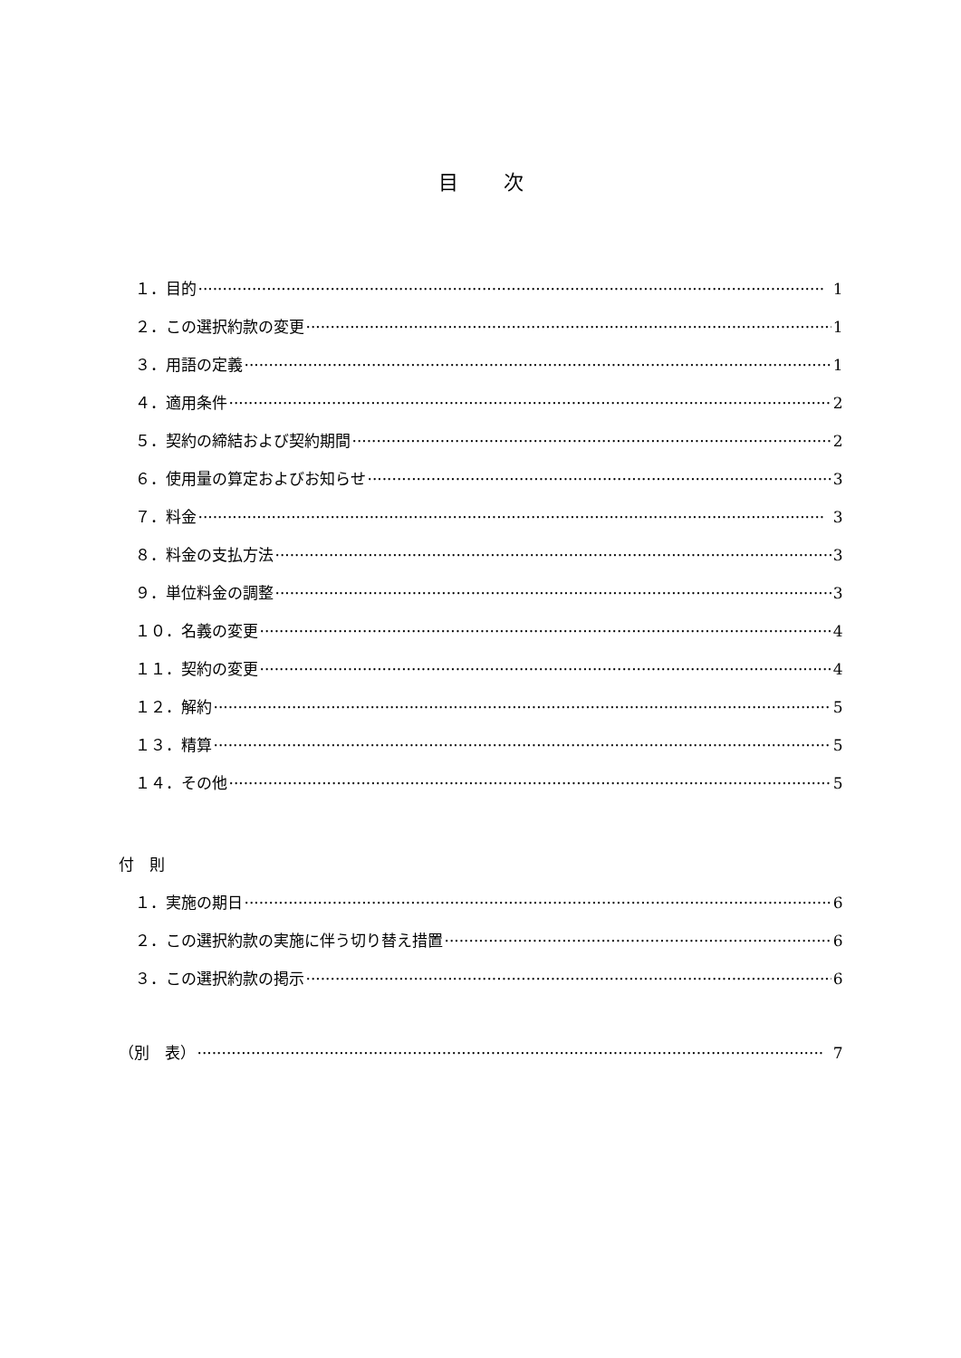目次
１．目的 1
２．この選択約款の変更 1
３．用語の定義 1
４．適用条件 2
５．契約の締結および契約期間 2
６．使用量の算定およびお知らせ 3
７．料金 3
８．料金の支払方法 3
９．単位料金の調整 3
１０．名義の変更 4
１１．契約の変更 4
１２．解約 5
１３．精算 5
１４．その他 5
付　則
１．実施の期日 6
２．この選択約款の実施に伴う切り替え措置 6
３．この選択約款の掲示 6
（別　表） 7